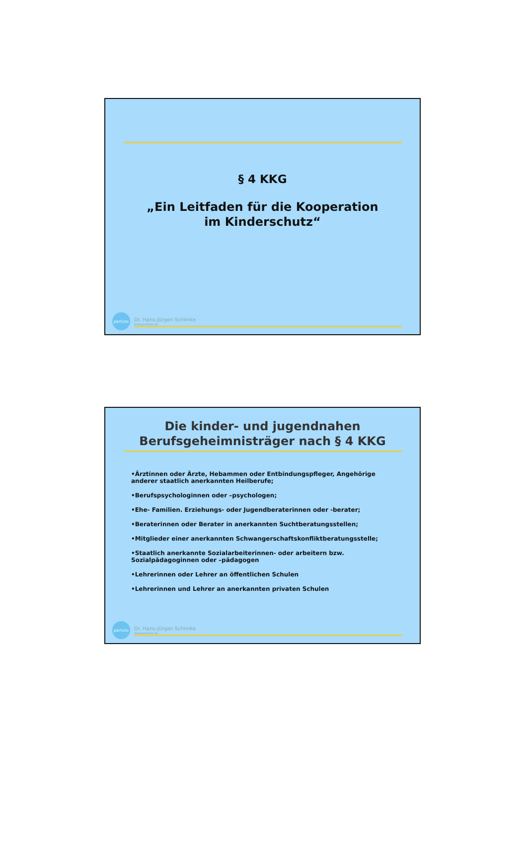§ 4 KKG
„Ein Leitfaden für die Kooperation
im Kinderschutz“
partizio
Dr. Hans-Jürgen Schimke
www.partizio.de
Die kinder- und jugendnahen
Berufsgeheimnisträger nach § 4 KKG
•Ärztinnen oder Ärzte, Hebammen oder Entbindungspfleger, Angehörige anderer staatlich anerkannten Heilberufe;
•Berufspsychologinnen oder –psychologen;
•Ehe- Familien. Erziehungs- oder Jugendberaterinnen oder -berater;
•Beraterinnen oder Berater in anerkannten Suchtberatungsstellen;
•Mitglieder einer anerkannten Schwangerschaftskonfliktberatungsstelle;
•Staatlich anerkannte Sozialarbeiterinnen- oder arbeitern bzw. Sozialpädagoginnen oder –pädagogen
•Lehrerinnen oder Lehrer an öffentlichen Schulen
•Lehrerinnen und Lehrer an anerkannten privaten Schulen
partizio
Dr. Hans-Jürgen Schimke
www.partizio.de